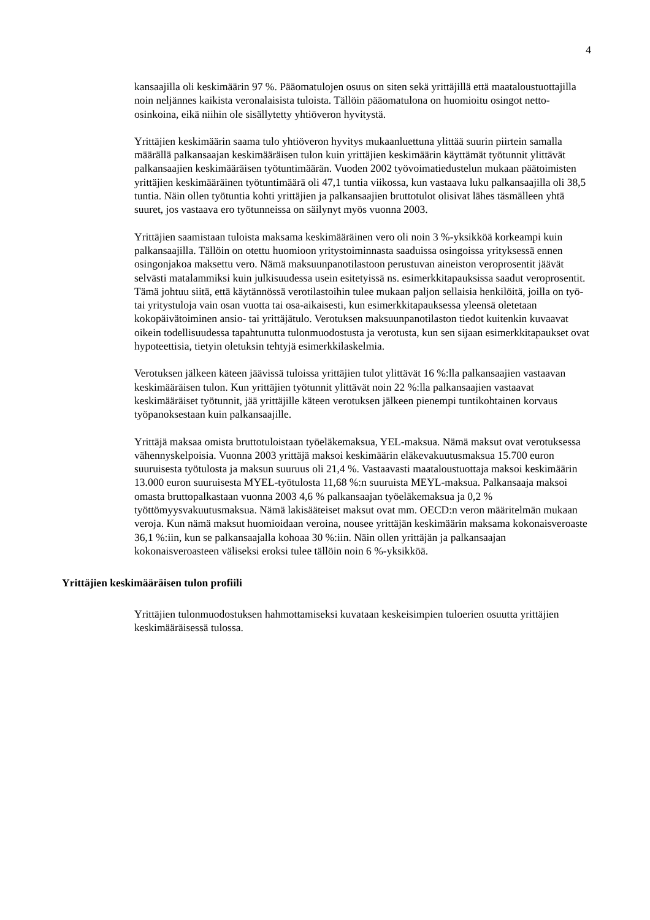4
kansaajilla oli keskimäärin 97 %. Pääomatulojen osuus on siten sekä yrittäjillä että maataloustuottajilla noin neljännes kaikista veronalaisista tuloista. Tällöin pääomatulona on huomioitu osingot netto-osinkoina, eikä niihin ole sisällytetty yhtiöveron hyvitystä.
Yrittäjien keskimäärin saama tulo yhtiöveron hyvitys mukaanluettuna ylittää suurin piirtein samalla määrällä palkansaajan keskimääräisen tulon kuin yrittäjien keskimäärin käyttämät työtunnit ylittävät palkansaajien keskimääräisen työtuntimäärän. Vuoden 2002 työvoimatiedustelun mukaan päätoimisten yrittäjien keskimääräinen työtuntimäärä oli 47,1 tuntia viikossa, kun vastaava luku palkansaajilla oli 38,5 tuntia. Näin ollen työtuntia kohti yrittäjien ja palkansaajien bruttotulot olisivat lähes täsmälleen yhtä suuret, jos vastaava ero työtunneissa on säilynyt myös vuonna 2003.
Yrittäjien saamistaan tuloista maksama keskimääräinen vero oli noin 3 %-yksikköä korkeampi kuin palkansaajilla. Tällöin on otettu huomioon yritystoiminnasta saaduissa osingoissa yrityksessä ennen osingonjakoa maksettu vero. Nämä maksuunpanotilastoon perustuvan aineiston veroprosentit jäävät selvästi matalammiksi kuin julkisuudessa usein esitetyissä ns. esimerkkitapauksissa saadut veroprosentit. Tämä johtuu siitä, että käytännössä verotilastoihin tulee mukaan paljon sellaisia henkilöitä, joilla on työ- tai yritystuloja vain osan vuotta tai osa-aikaisesti, kun esimerkkitapauksessa yleensä oletetaan kokopäivätoiminen ansio- tai yrittäjätulo. Verotuksen maksuunpanotilaston tiedot kuitenkin kuvaavat oikein todellisuudessa tapahtunutta tulonmuodostusta ja verotusta, kun sen sijaan esimerkkitapaukset ovat hypoteettisia, tietyin oletuksin tehtyjä esimerkkilaskelmia.
Verotuksen jälkeen käteen jäävissä tuloissa yrittäjien tulot ylittävät 16 %:lla palkansaajien vastaavan keskimääräisen tulon. Kun yrittäjien työtunnit ylittävät noin 22 %:lla palkansaajien vastaavat keskimääräiset työtunnit, jää yrittäjille käteen verotuksen jälkeen pienempi tuntikohtainen korvaus työpanoksestaan kuin palkansaajille.
Yrittäjä maksaa omista bruttotuloistaan työeläkemaksua, YEL-maksua. Nämä maksut ovat verotuksessa vähennyskelpoisia. Vuonna 2003 yrittäjä maksoi keskimäärin eläkevakuutusmaksua 15.700 euron suuruisesta työtulosta ja maksun suuruus oli 21,4 %. Vastaavasti maataloustuottaja maksoi keskimäärin 13.000 euron suuruisesta MYEL-työtulosta 11,68 %:n suuruista MEYL-maksua. Palkansaaja maksoi omasta bruttopalkastaan vuonna 2003 4,6 % palkansaajan työeläkemaksua ja 0,2 % työttömyysvakuutusmaksua. Nämä lakisääteiset maksut ovat mm. OECD:n veron määritelmän mukaan veroja. Kun nämä maksut huomioidaan veroina, nousee yrittäjän keskimäärin maksama kokonaisveroaste 36,1 %:iin, kun se palkansaajalla kohoaa 30 %:iin. Näin ollen yrittäjän ja palkansaajan kokonaisveroasteen väliseksi eroksi tulee tällöin noin 6 %-yksikköä.
Yrittäjien keskimääräisen tulon profiili
Yrittäjien tulonmuodostuksen hahmottamiseksi kuvataan keskeisimpien tuloerien osuutta yrittäjien keskimääräisessä tulossa.